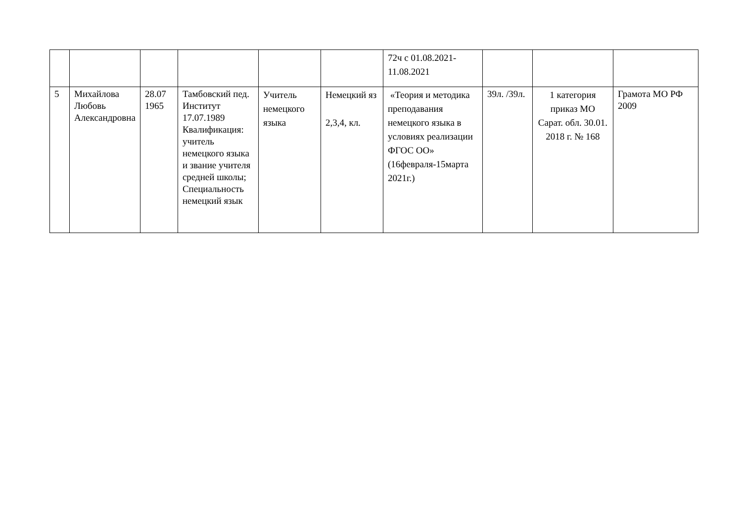| | | | | | | 72ч с 01.08.2021-11.08.2021 | | | |
| 5 | Михайлова Любовь Александровна | 28.07 1965 | Тамбовский пед. Институт 17.07.1989 Квалификация: учитель немецкого языка и звание учителя средней школы; Специальность немецкий язык | Учитель немецкого языка | Немецкий яз 2,3,4, кл. | «Теория и методика преподавания немецкого языка в условиях реализации ФГОС ОО» (16февраля-15марта 2021г.) | 39л. /39л. | 1 категория приказ МО Сарат. обл. 30.01. 2018 г. № 168 | Грамота МО РФ 2009 |